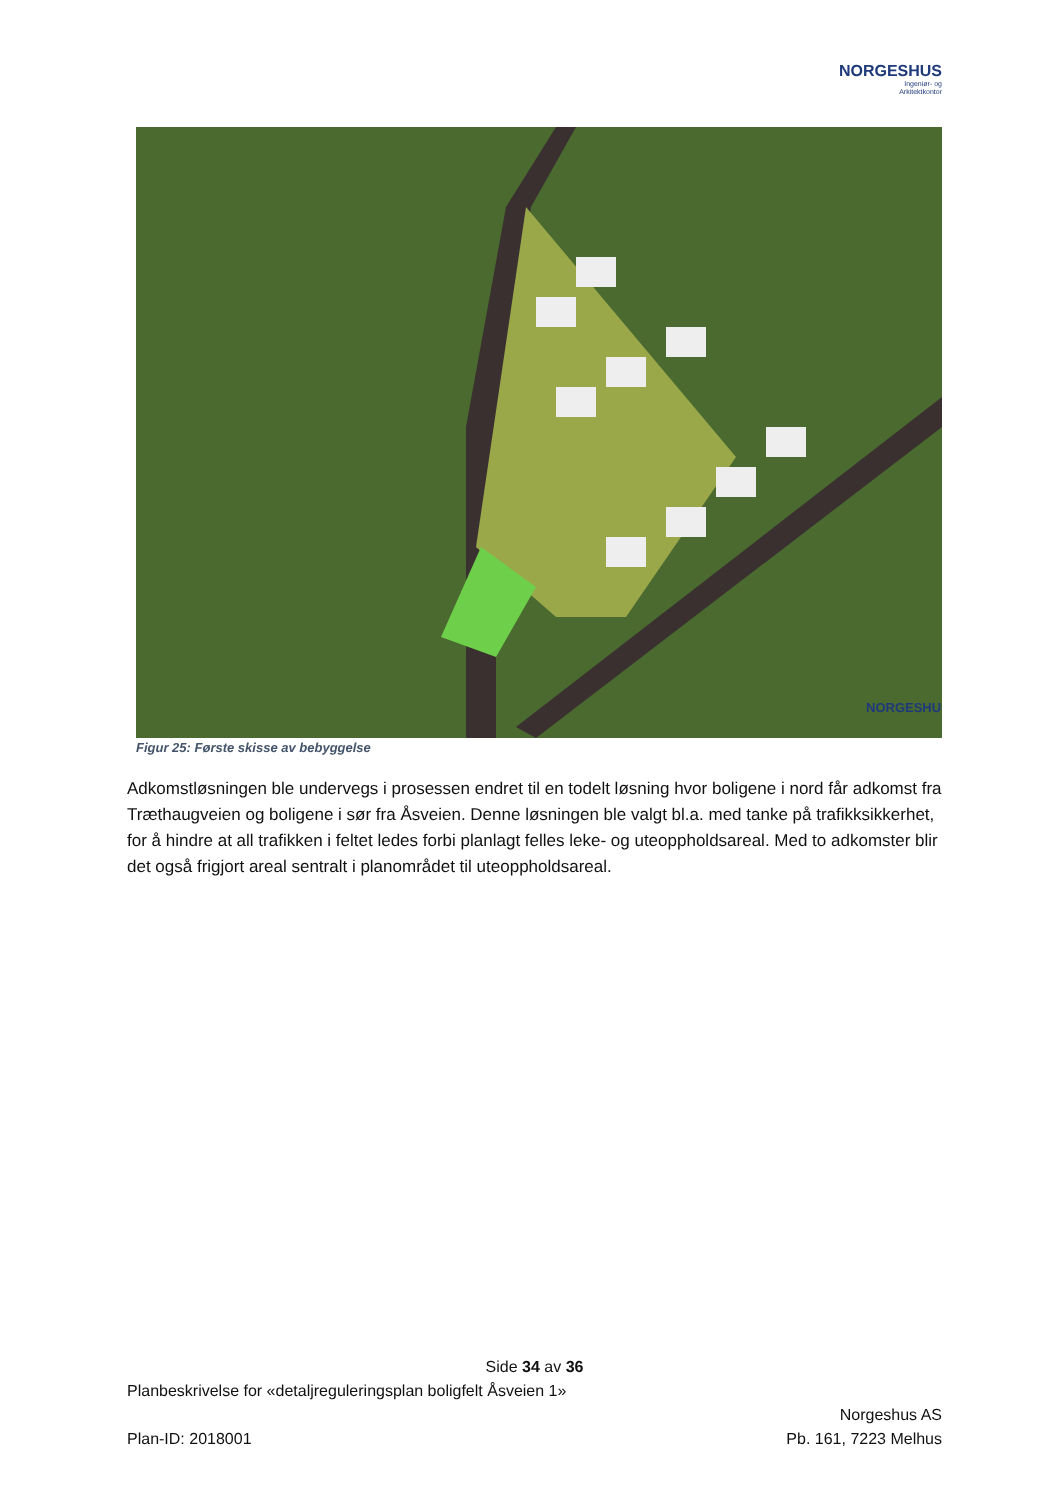NORGESHUS
Ingeniør- og
Arkitektkontor
NORGESHUS
Figur 25: Første skisse av bebyggelse
Adkomstløsningen ble undervegs i prosessen endret til en todelt løsning hvor boligene i nord får adkomst fra Træthaugveien og boligene i sør fra Åsveien. Denne løsningen ble valgt bl.a. med tanke på trafikksikkerhet, for å hindre at all trafikken i feltet ledes forbi planlagt felles leke- og uteoppholdsareal. Med to adkomster blir det også frigjort areal sentralt i planområdet til uteoppholdsareal.
Side 34 av 36
Planbeskrivelse for «detaljreguleringsplan boligfelt Åsveien 1»
Norgeshus AS
Plan-ID: 2018001 Pb. 161, 7223 Melhus